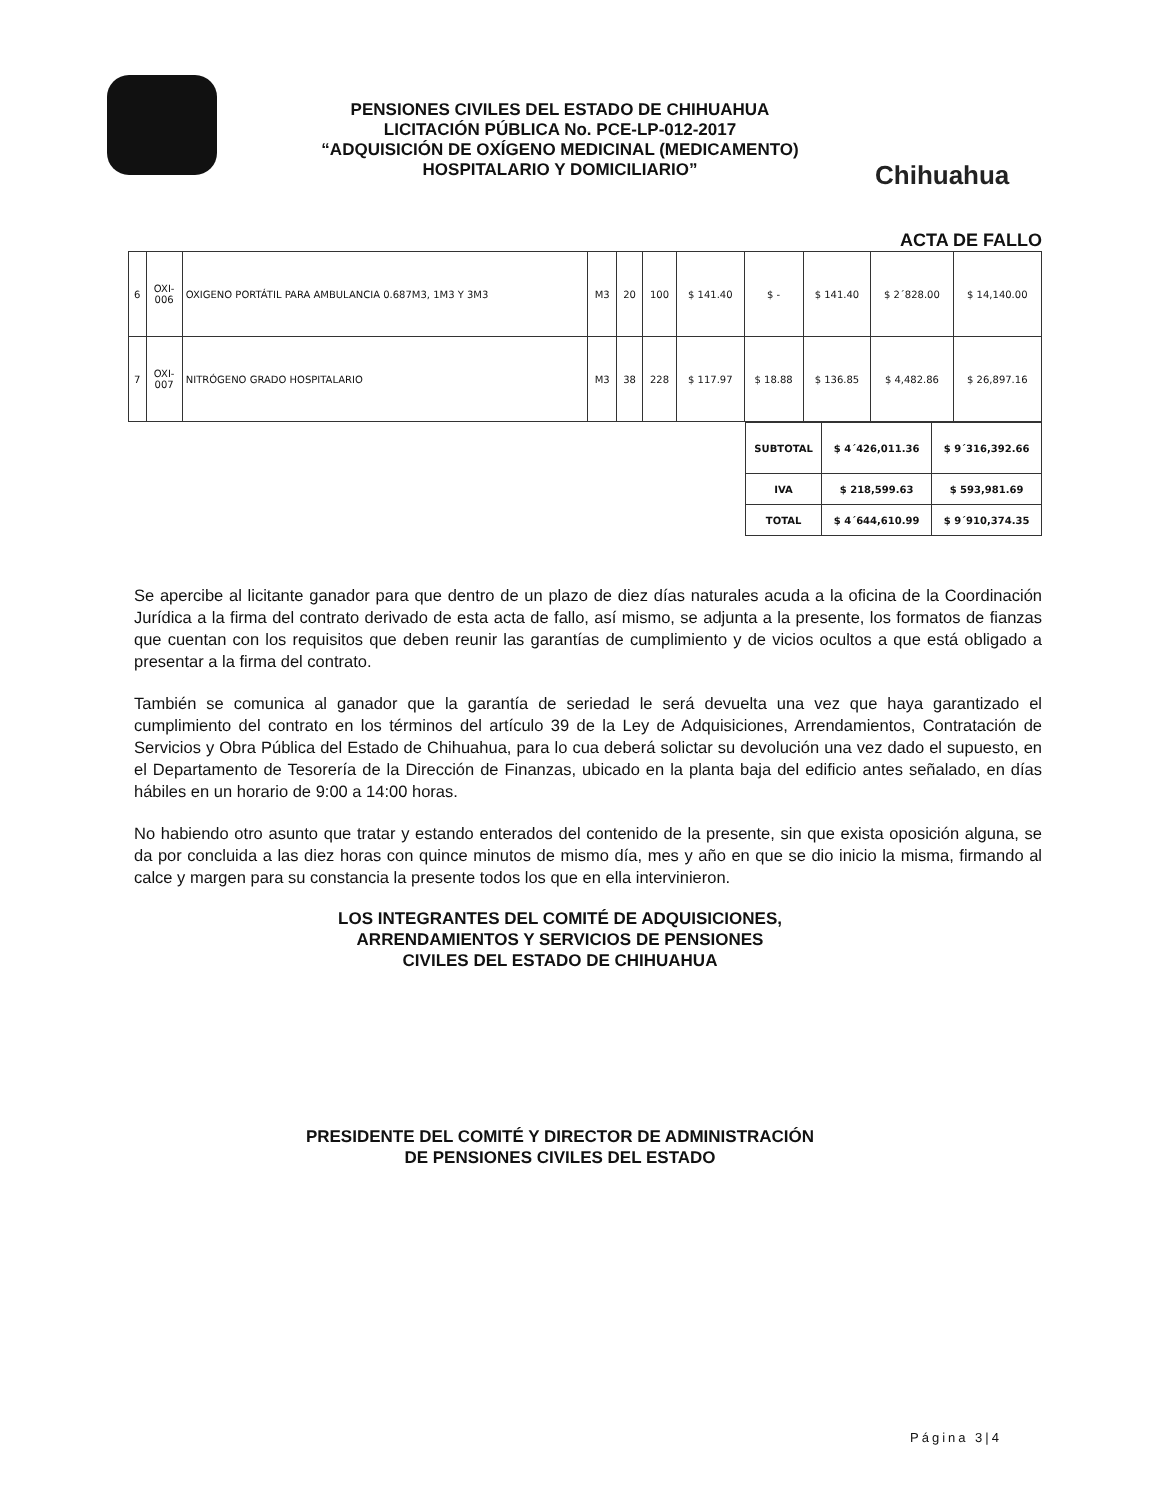PENSIONES CIVILES DEL ESTADO DE CHIHUAHUA
LICITACIÓN PÚBLICA No. PCE-LP-012-2017
“ADQUISICIÓN DE OXÍGENO MEDICINAL (MEDICAMENTO)
HOSPITALARIO Y DOMICILIARIO”
Chihuahua
ACTA DE FALLO
| 6 | OXI- 006 | OXIGENO PORTÁTIL PARA AMBULANCIA 0.687M3, 1M3 Y 3M3 | M3 | 20 | 100 | $ 141.40 | $ - | $ 141.40 | $ 2´828.00 | $ 14,140.00 |
| 7 | OXI- 007 | NITRÓGENO GRADO HOSPITALARIO | M3 | 38 | 228 | $ 117.97 | $ 18.88 | $ 136.85 | $ 4,482.86 | $ 26,897.16 |
| SUBTOTAL | $ 4´426,011.36 | $ 9´316,392.66 |
| IVA | $ 218,599.63 | $ 593,981.69 |
| TOTAL | $ 4´644,610.99 | $ 9´910,374.35 |
Se apercibe al licitante ganador para que dentro de un plazo de diez días naturales acuda a la oficina de la Coordinación Jurídica a la firma del contrato derivado de esta acta de fallo, así mismo, se adjunta a la presente, los formatos de fianzas que cuentan con los requisitos que deben reunir las garantías de cumplimiento y de vicios ocultos a que está obligado a presentar a la firma del contrato.
También se comunica al ganador que la garantía de seriedad le será devuelta una vez que haya garantizado el cumplimiento del contrato en los términos del artículo 39 de la Ley de Adquisiciones, Arrendamientos, Contratación de Servicios y Obra Pública del Estado de Chihuahua, para lo cua deberá solictar su devolución una vez dado el supuesto, en el Departamento de Tesorería de la Dirección de Finanzas, ubicado en la planta baja del edificio antes señalado, en días hábiles en un horario de 9:00 a 14:00 horas.
No habiendo otro asunto que tratar y estando enterados del contenido de la presente, sin que exista oposición alguna, se da por concluida a las diez horas con quince minutos de mismo día, mes y año en que se dio inicio la misma, firmando al calce y margen para su constancia la presente todos los que en ella intervinieron.
LOS INTEGRANTES DEL COMITÉ DE ADQUISICIONES,
ARRENDAMIENTOS Y SERVICIOS DE PENSIONES
CIVILES DEL ESTADO DE CHIHUAHUA
PRESIDENTE DEL COMITÉ Y DIRECTOR DE ADMINISTRACIÓN
DE PENSIONES CIVILES DEL ESTADO
Página 3|4